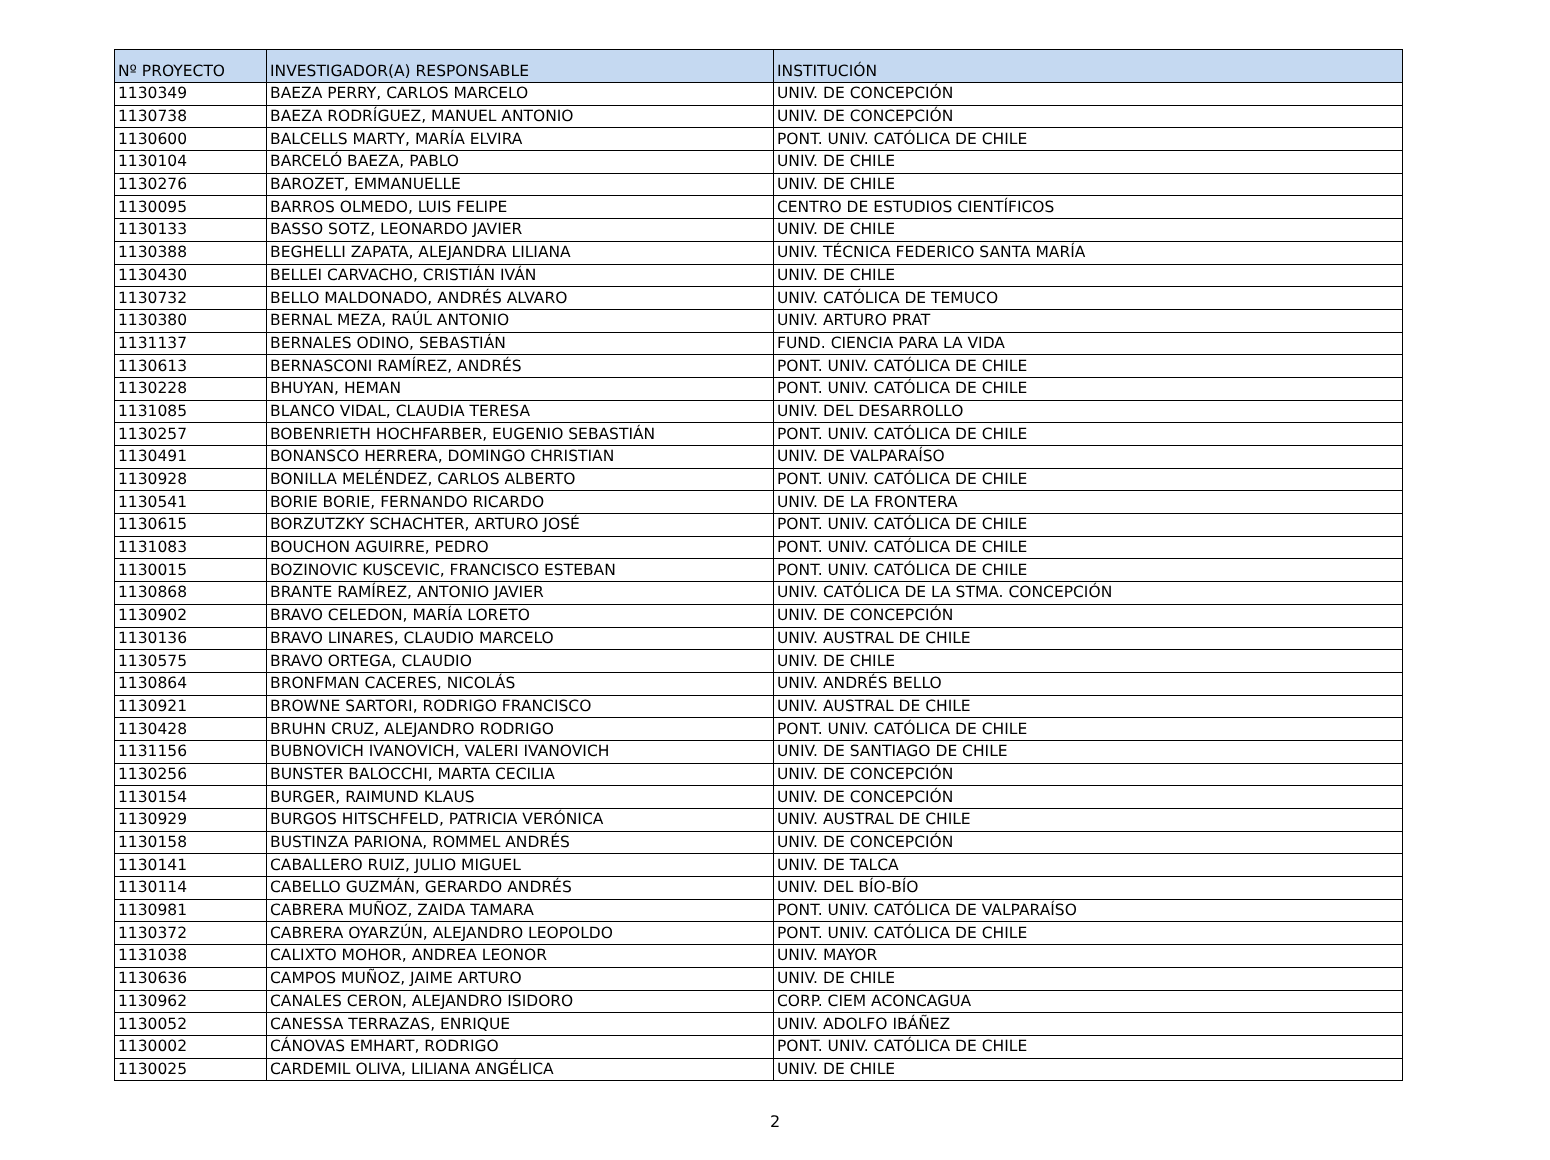| Nº PROYECTO | INVESTIGADOR(A) RESPONSABLE | INSTITUCIÓN |
| --- | --- | --- |
| 1130349 | BAEZA PERRY, CARLOS MARCELO | UNIV. DE CONCEPCIÓN |
| 1130738 | BAEZA RODRÍGUEZ, MANUEL ANTONIO | UNIV. DE CONCEPCIÓN |
| 1130600 | BALCELLS MARTY, MARÍA ELVIRA | PONT. UNIV. CATÓLICA DE CHILE |
| 1130104 | BARCELÓ BAEZA, PABLO | UNIV. DE CHILE |
| 1130276 | BAROZET, EMMANUELLE | UNIV. DE CHILE |
| 1130095 | BARROS OLMEDO, LUIS FELIPE | CENTRO DE ESTUDIOS CIENTÍFICOS |
| 1130133 | BASSO SOTZ, LEONARDO JAVIER | UNIV. DE CHILE |
| 1130388 | BEGHELLI ZAPATA, ALEJANDRA LILIANA | UNIV. TÉCNICA FEDERICO SANTA MARÍA |
| 1130430 | BELLEI CARVACHO, CRISTIÁN IVÁN | UNIV. DE CHILE |
| 1130732 | BELLO MALDONADO, ANDRÉS ALVARO | UNIV. CATÓLICA DE TEMUCO |
| 1130380 | BERNAL MEZA, RAÚL ANTONIO | UNIV. ARTURO PRAT |
| 1131137 | BERNALES ODINO, SEBASTIÁN | FUND. CIENCIA PARA LA VIDA |
| 1130613 | BERNASCONI RAMÍREZ, ANDRÉS | PONT. UNIV. CATÓLICA DE CHILE |
| 1130228 | BHUYAN, HEMAN | PONT. UNIV. CATÓLICA DE CHILE |
| 1131085 | BLANCO VIDAL, CLAUDIA TERESA | UNIV. DEL DESARROLLO |
| 1130257 | BOBENRIETH HOCHFARBER, EUGENIO SEBASTIÁN | PONT. UNIV. CATÓLICA DE CHILE |
| 1130491 | BONANSCO HERRERA, DOMINGO CHRISTIAN | UNIV. DE VALPARAÍSO |
| 1130928 | BONILLA MELÉNDEZ, CARLOS ALBERTO | PONT. UNIV. CATÓLICA DE CHILE |
| 1130541 | BORIE BORIE, FERNANDO RICARDO | UNIV. DE LA FRONTERA |
| 1130615 | BORZUTZKY SCHACHTER, ARTURO JOSÉ | PONT. UNIV. CATÓLICA DE CHILE |
| 1131083 | BOUCHON AGUIRRE, PEDRO | PONT. UNIV. CATÓLICA DE CHILE |
| 1130015 | BOZINOVIC KUSCEVIC, FRANCISCO ESTEBAN | PONT. UNIV. CATÓLICA DE CHILE |
| 1130868 | BRANTE RAMÍREZ, ANTONIO JAVIER | UNIV. CATÓLICA DE LA STMA. CONCEPCIÓN |
| 1130902 | BRAVO CELEDON, MARÍA LORETO | UNIV. DE CONCEPCIÓN |
| 1130136 | BRAVO LINARES, CLAUDIO MARCELO | UNIV. AUSTRAL DE CHILE |
| 1130575 | BRAVO ORTEGA, CLAUDIO | UNIV. DE CHILE |
| 1130864 | BRONFMAN CACERES, NICOLÁS | UNIV. ANDRÉS BELLO |
| 1130921 | BROWNE SARTORI, RODRIGO FRANCISCO | UNIV. AUSTRAL DE CHILE |
| 1130428 | BRUHN CRUZ, ALEJANDRO RODRIGO | PONT. UNIV. CATÓLICA DE CHILE |
| 1131156 | BUBNOVICH IVANOVICH, VALERI IVANOVICH | UNIV. DE SANTIAGO DE CHILE |
| 1130256 | BUNSTER BALOCCHI, MARTA CECILIA | UNIV. DE CONCEPCIÓN |
| 1130154 | BURGER, RAIMUND KLAUS | UNIV. DE CONCEPCIÓN |
| 1130929 | BURGOS HITSCHFELD, PATRICIA VERÓNICA | UNIV. AUSTRAL DE CHILE |
| 1130158 | BUSTINZA PARIONA, ROMMEL ANDRÉS | UNIV. DE CONCEPCIÓN |
| 1130141 | CABALLERO RUIZ, JULIO MIGUEL | UNIV. DE TALCA |
| 1130114 | CABELLO GUZMÁN, GERARDO ANDRÉS | UNIV. DEL BÍO-BÍO |
| 1130981 | CABRERA MUÑOZ, ZAIDA TAMARA | PONT. UNIV. CATÓLICA DE VALPARAÍSO |
| 1130372 | CABRERA OYARZÚN, ALEJANDRO LEOPOLDO | PONT. UNIV. CATÓLICA DE CHILE |
| 1131038 | CALIXTO MOHOR, ANDREA LEONOR | UNIV. MAYOR |
| 1130636 | CAMPOS MUÑOZ, JAIME ARTURO | UNIV. DE CHILE |
| 1130962 | CANALES CERON, ALEJANDRO ISIDORO | CORP. CIEM ACONCAGUA |
| 1130052 | CANESSA TERRAZAS, ENRIQUE | UNIV. ADOLFO IBÁÑEZ |
| 1130002 | CÁNOVAS EMHART, RODRIGO | PONT. UNIV. CATÓLICA DE CHILE |
| 1130025 | CARDEMIL OLIVA, LILIANA ANGÉLICA | UNIV. DE CHILE |
2